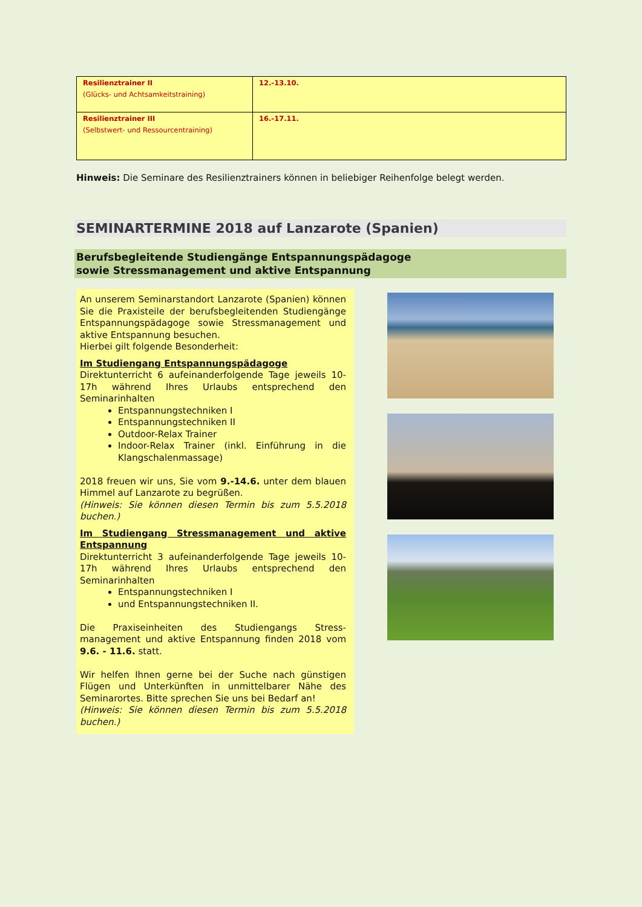| Resilienztrainer II (Glücks- und Achtsamkeitstraining) | 12.-13.10. |
| Resilienztrainer III (Selbstwert- und Ressourcentraining) | 16.-17.11. |
Hinweis: Die Seminare des Resilienztrainers können in beliebiger Reihenfolge belegt werden.
SEMINARTERMINE 2018 auf Lanzarote (Spanien)
Berufsbegleitende Studiengänge Entspannungspädagoge
sowie Stressmanagement und aktive Entspannung
An unserem Seminarstandort Lanzarote (Spanien) können Sie die Praxisteile der berufsbegleitenden Studiengänge Entspannungspädagoge sowie Stressmanagement und aktive Entspannung besuchen.
Hierbei gilt folgende Besonderheit:
Im Studiengang Entspannungspädagoge
Direktunterricht 6 aufeinanderfolgende Tage jeweils 10-17h während Ihres Urlaubs entsprechend den Seminarinhalten
Entspannungstechniken I
Entspannungstechniken II
Outdoor-Relax Trainer
Indoor-Relax Trainer (inkl. Einführung in die Klangschalenmassage)
2018 freuen wir uns, Sie vom 9.-14.6. unter dem blauen Himmel auf Lanzarote zu begrüßen.
(Hinweis: Sie können diesen Termin bis zum 5.5.2018 buchen.)
Im Studiengang Stressmanagement und aktive Entspannung
Direktunterricht 3 aufeinanderfolgende Tage jeweils 10-17h während Ihres Urlaubs entsprechend den Seminarinhalten
Entspannungstechniken I
und Entspannungstechniken II.
Die Praxiseinheiten des Studiengangs Stress-management und aktive Entspannung finden 2018 vom 9.6. - 11.6. statt.
Wir helfen Ihnen gerne bei der Suche nach günstigen Flügen und Unterkünften in unmittelbarer Nähe des Seminarortes. Bitte sprechen Sie uns bei Bedarf an!
(Hinweis: Sie können diesen Termin bis zum 5.5.2018 buchen.)